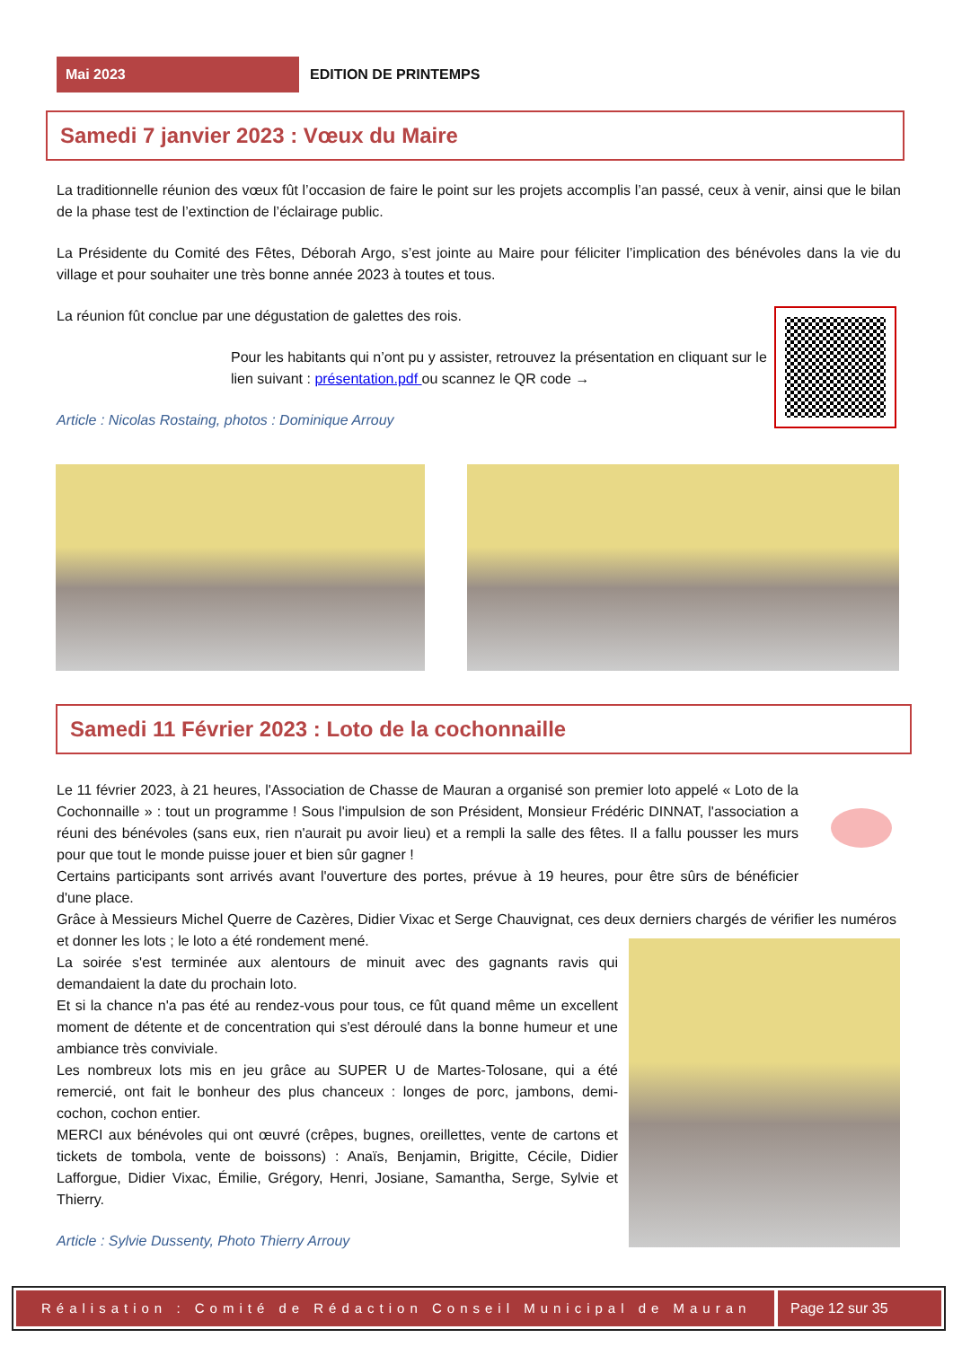Mai 2023
EDITION DE PRINTEMPS
Samedi 7 janvier 2023 : Vœux du Maire
La traditionnelle réunion des vœux fût l’occasion de faire le point sur les projets accomplis l’an passé, ceux à venir, ainsi que le bilan de la phase test de l’extinction de l’éclairage public.
La Présidente du Comité des Fêtes, Déborah Argo, s’est jointe au Maire pour féliciter l’implication des bénévoles dans la vie du village et pour souhaiter une très bonne année 2023 à toutes et tous.
La réunion fût conclue par une dégustation de galettes des rois.
Pour les habitants qui n’ont pu y assister, retrouvez la présentation en cliquant sur le lien suivant : présentation.pdf ou scannez le QR code →
Article : Nicolas Rostaing, photos : Dominique Arrouy
Samedi 11 Février 2023 : Loto de la cochonnaille
Le 11 février 2023, à 21 heures, l'Association de Chasse de Mauran a organisé son premier loto appelé « Loto de la Cochonnaille » : tout un programme ! Sous l'impulsion de son Président, Monsieur Frédéric DINNAT, l'association a réuni des bénévoles (sans eux, rien n'aurait pu avoir lieu) et a rempli la salle des fêtes. Il a fallu pousser les murs pour que tout le monde puisse jouer et bien sûr gagner !
Certains participants sont arrivés avant l'ouverture des portes, prévue à 19 heures, pour être sûrs de bénéficier d'une place.
Grâce à Messieurs Michel Querre de Cazères, Didier Vixac et Serge Chauvignat, ces deux derniers chargés de vérifier les numéros et donner les lots ; le loto a été rondement mené.
La soirée s'est terminée aux alentours de minuit avec des gagnants ravis qui demandaient la date du prochain loto.
Et si la chance n'a pas été au rendez-vous pour tous, ce fût quand même un excellent moment de détente et de concentration qui s'est déroulé dans la bonne humeur et une ambiance très conviviale.
Les nombreux lots mis en jeu grâce au SUPER U de Martes-Tolosane, qui a été remercié, ont fait le bonheur des plus chanceux : longes de porc, jambons, demi- cochon, cochon entier.
MERCI aux bénévoles qui ont œuvré (crêpes, bugnes, oreillettes, vente de cartons et tickets de tombola, vente de boissons) : Anaïs, Benjamin, Brigitte, Cécile, Didier Lafforgue, Didier Vixac, Émilie, Grégory, Henri, Josiane, Samantha, Serge, Sylvie et Thierry.
Article : Sylvie Dussenty, Photo Thierry Arrouy
Réalisation : Comité de Rédaction Conseil Municipal de Mauran
Page 12 sur 35